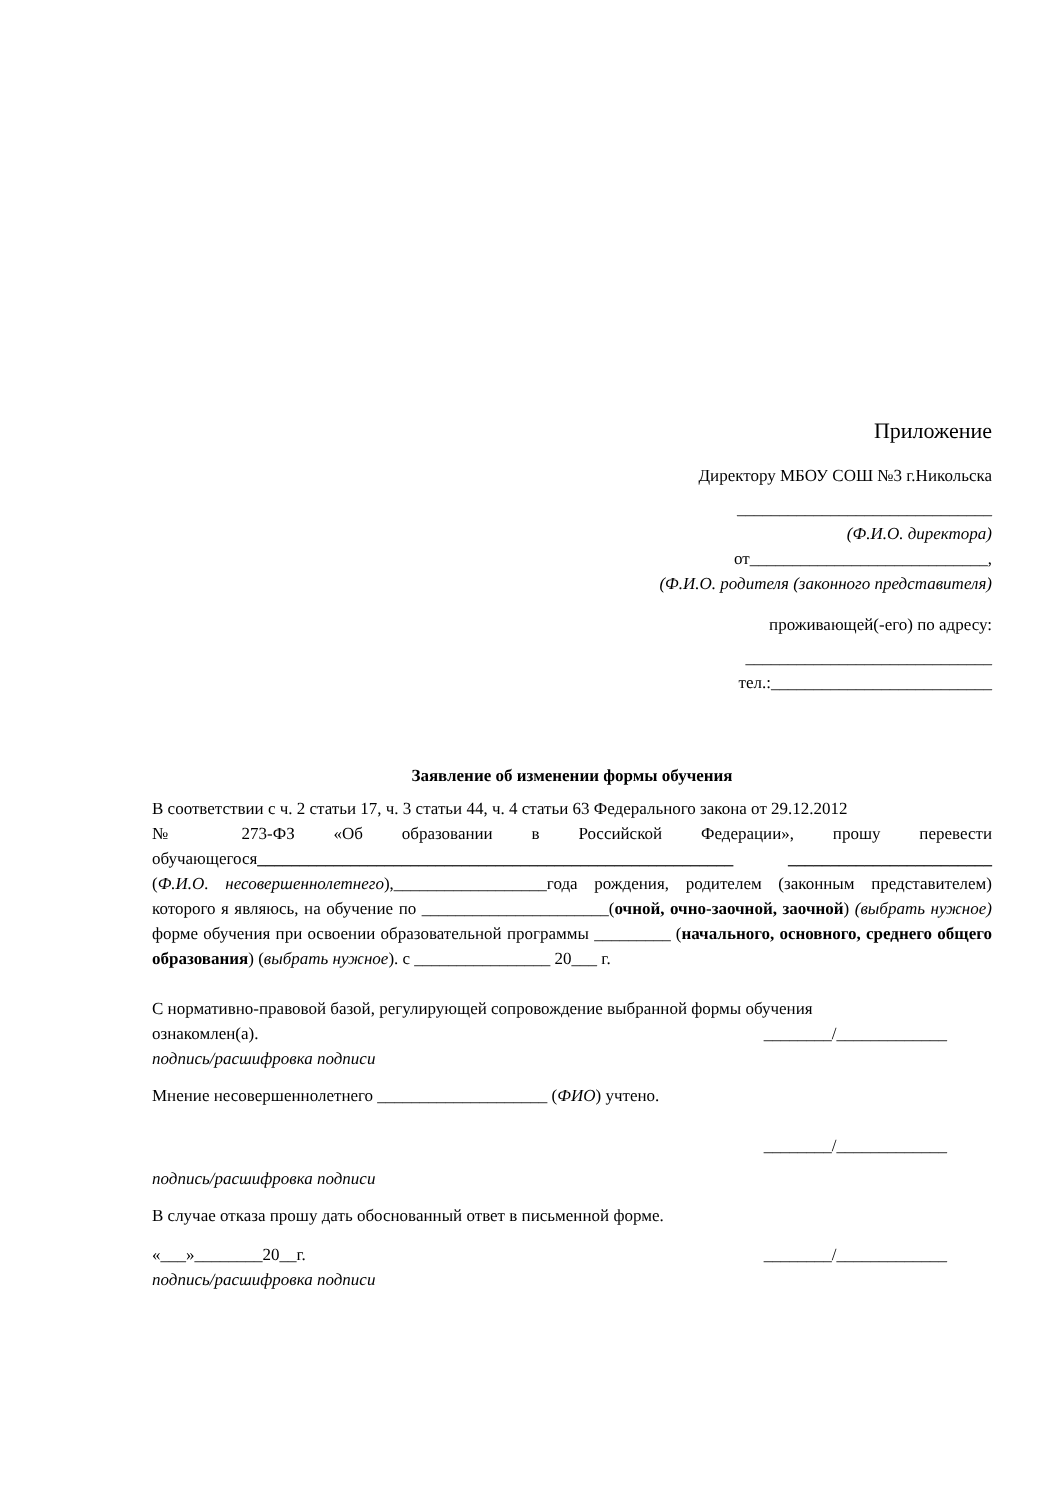Приложение
Директору МБОУ СОШ №3 г.Никольска
______________________________
(Ф.И.О. директора)
от____________________________,
(Ф.И.О. родителя (законного представителя)
проживающей(-его) по адресу:
_____________________________
тел.:__________________________
Заявление об изменении формы обучения
В соответствии с ч. 2 статьи 17, ч. 3 статьи 44, ч. 4 статьи 63 Федерального закона от 29.12.2012
№ 273-ФЗ «Об образовании в Российской Федерации», прошу перевести обучающегося________________________________________________________ ________________________ (Ф.И.О. несовершеннолетнего),__________________года рождения, родителем (законным представителем) которого я являюсь, на обучение по ______________________(очной, очно-заочной, заочной) (выбрать нужное) форме обучения при освоении образовательной программы _________ (начального, основного, среднего общего образования) (выбрать нужное). с ________________ 20___ г.
С нормативно-правовой базой, регулирующей сопровождение выбранной формы обучения
ознакомлен(а). ________/_____________
подпись/расшифровка подписи
Мнение несовершеннолетнего ____________________ (ФИО) учтено.
________/_____________
подпись/расшифровка подписи
В случае отказа прошу дать обоснованный ответ в письменной форме.
«___»________20__г. ________/_____________
подпись/расшифровка подписи